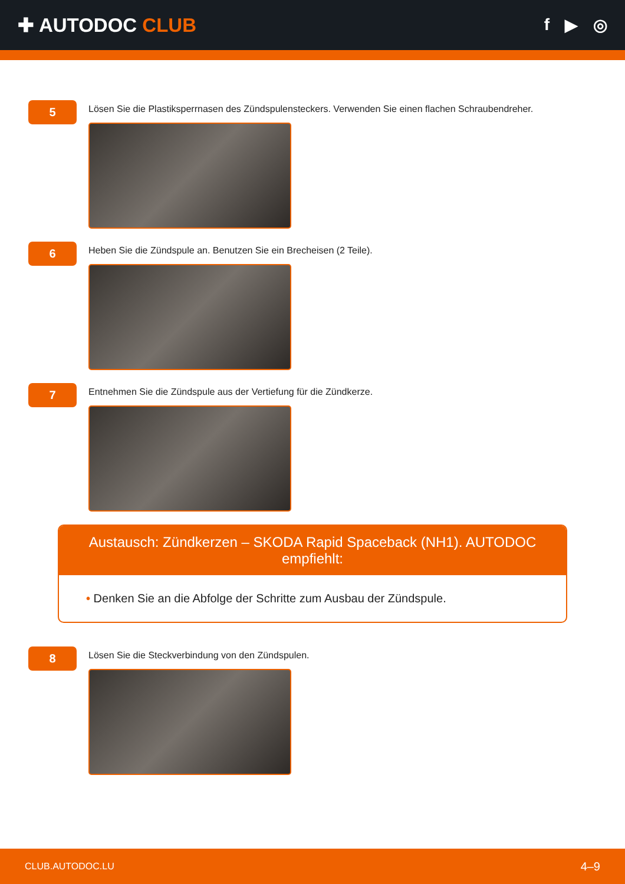✚ AUTODOC CLUB
f ▶ ◎
5
Lösen Sie die Plastiksperrnasen des Zündspulensteckers. Verwenden Sie einen flachen Schraubendreher.
6
Heben Sie die Zündspule an. Benutzen Sie ein Brecheisen (2 Teile).
7
Entnehmen Sie die Zündspule aus der Vertiefung für die Zündkerze.
Austausch: Zündkerzen – SKODA Rapid Spaceback (NH1). AUTODOC empfiehlt:
• Denken Sie an die Abfolge der Schritte zum Ausbau der Zündspule.
8
Lösen Sie die Steckverbindung von den Zündspulen.
CLUB.AUTODOC.LU 4–9